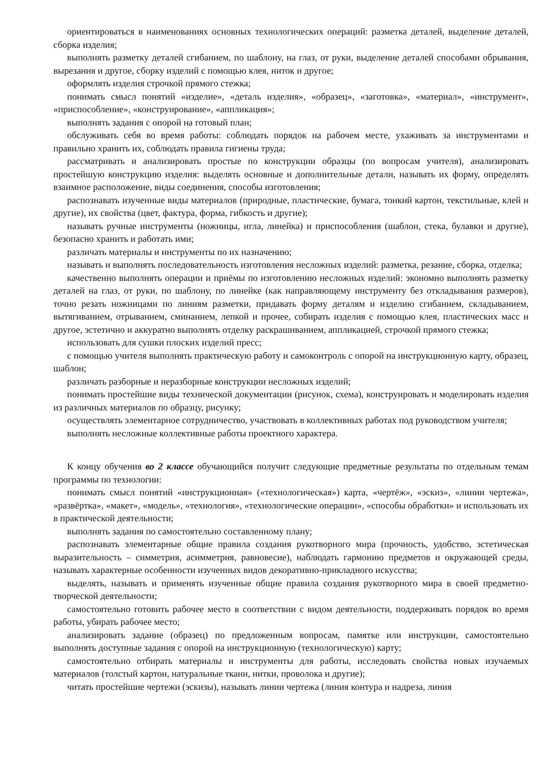ориентироваться в наименованиях основных технологических операций: разметка деталей, выделение деталей, сборка изделия;
выполнять разметку деталей сгибанием, по шаблону, на глаз, от руки, выделение деталей способами обрывания, вырезания и другое, сборку изделий с помощью клея, ниток и другое;
оформлять изделия строчкой прямого стежка;
понимать смысл понятий «изделие», «деталь изделия», «образец», «заготовка», «материал», «инструмент», «приспособление», «конструирование», «аппликация»;
выполнять задания с опорой на готовый план;
обслуживать себя во время работы: соблюдать порядок на рабочем месте, ухаживать за инструментами и правильно хранить их, соблюдать правила гигиены труда;
рассматривать и анализировать простые по конструкции образцы (по вопросам учителя), анализировать простейшую конструкцию изделия: выделять основные и дополнительные детали, называть их форму, определять взаимное расположение, виды соединения, способы изготовления;
распознавать изученные виды материалов (природные, пластические, бумага, тонкий картон, текстильные, клей и другие), их свойства (цвет, фактура, форма, гибкость и другие);
называть ручные инструменты (ножницы, игла, линейка) и приспособления (шаблон, стека, булавки и другие), безопасно хранить и работать ими;
различать материалы и инструменты по их назначению;
называть и выполнять последовательность изготовления несложных изделий: разметка, резание, сборка, отделка;
качественно выполнять операции и приёмы по изготовлению несложных изделий: экономно выполнять разметку деталей на глаз, от руки, по шаблону, по линейке (как направляющему инструменту без откладывания размеров), точно резать ножницами по линиям разметки, придавать форму деталям и изделию сгибанием, складыванием, вытягиванием, отрыванием, сминанием, лепкой и прочее, собирать изделия с помощью клея, пластических масс и другое, эстетично и аккуратно выполнять отделку раскрашиванием, аппликацией, строчкой прямого стежка;
использовать для сушки плоских изделий пресс;
с помощью учителя выполнять практическую работу и самоконтроль с опорой на инструкционную карту, образец, шаблон;
различать разборные и неразборные конструкции несложных изделий;
понимать простейшие виды технической документации (рисунок, схема), конструировать и моделировать изделия из различных материалов по образцу, рисунку;
осуществлять элементарное сотрудничество, участвовать в коллективных работах под руководством учителя;
выполнять несложные коллективные работы проектного характера.
К концу обучения во 2 классе обучающийся получит следующие предметные результаты по отдельным темам программы по технологии:
понимать смысл понятий «инструкционная» («технологическая») карта, «чертёж», «эскиз», «линии чертежа», «развёртка», «макет», «модель», «технология», «технологические операции», «способы обработки» и использовать их в практической деятельности;
выполнять задания по самостоятельно составленному плану;
распознавать элементарные общие правила создания рукотворного мира (прочность, удобство, эстетическая выразительность – симметрия, асимметрия, равновесие), наблюдать гармонию предметов и окружающей среды, называть характерные особенности изученных видов декоративно-прикладного искусства;
выделять, называть и применять изученные общие правила создания рукотворного мира в своей предметно-творческой деятельности;
самостоятельно готовить рабочее место в соответствии с видом деятельности, поддерживать порядок во время работы, убирать рабочее место;
анализировать задание (образец) по предложенным вопросам, памятке или инструкции, самостоятельно выполнять доступные задания с опорой на инструкционную (технологическую) карту;
самостоятельно отбирать материалы и инструменты для работы, исследовать свойства новых изучаемых материалов (толстый картон, натуральные ткани, нитки, проволока и другие);
читать простейшие чертежи (эскизы), называть линии чертежа (линия контура и надреза, линия